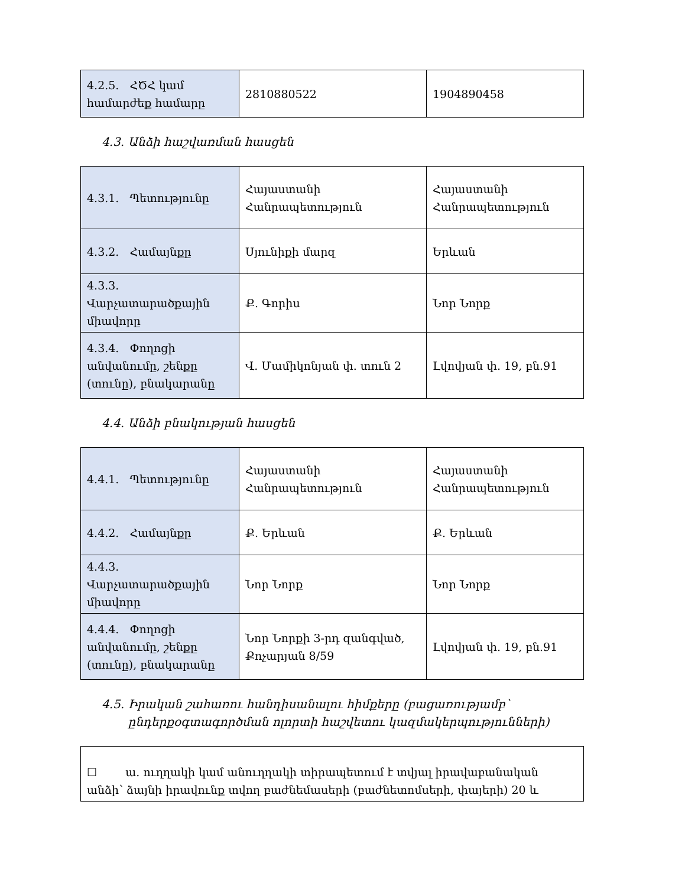| 4.2.5. ՀԾՀ կամ համարժեք համարը | 2810880522 | 1904890458 |
4.3. Անձի հաշվառման հասցեն
| 4.3.1. Պետությունը | Հայաստանի Հանրապետություն | Հայաստանի Հանրապետություն |
| 4.3.2. Համայնքը | Սյունիքի մարզ | Երևան |
| 4.3.3. Վարչատարածքային միավորը | Ք. Գորիս | Նոր Նորք |
| 4.3.4. Փողոցի անվանումը, շենքը (տունը), բնակարանը | Վ. Մամիկոնյան փ. տուն 2 | Լվովյան փ. 19, բն.91 |
4.4. Անձի բնակության հասցեն
| 4.4.1. Պետությունը | Հայաստանի Հանրապետություն | Հայաստանի Հանրապետություն |
| 4.4.2. Համայնքը | Ք. Երևան | Ք. Երևան |
| 4.4.3. Վարչատարածքային միավորը | Նոր Նորք | Նոր Նորք |
| 4.4.4. Փողոցի անվանումը, շենքը (տունը), բնակարանը | Նոր Նորքի 3-րդ զանգված, Քոչարյան 8/59 | Լվովյան փ. 19, բն.91 |
4.5. Իրական շահառու հանդիսանալու հիմքերը (բացառությամբ՝
ընդերքօգտագործման ոլորտի հաշվետու կազմակերպությունների)
☐ ա. ուղղակի կամ անուղղակի տիրապետում է տվյալ իրավաբանական անձի՝ ձայնի իրավունք տվող բաժնեմասերի (բաժնետոմսերի, փայերի) 20 և